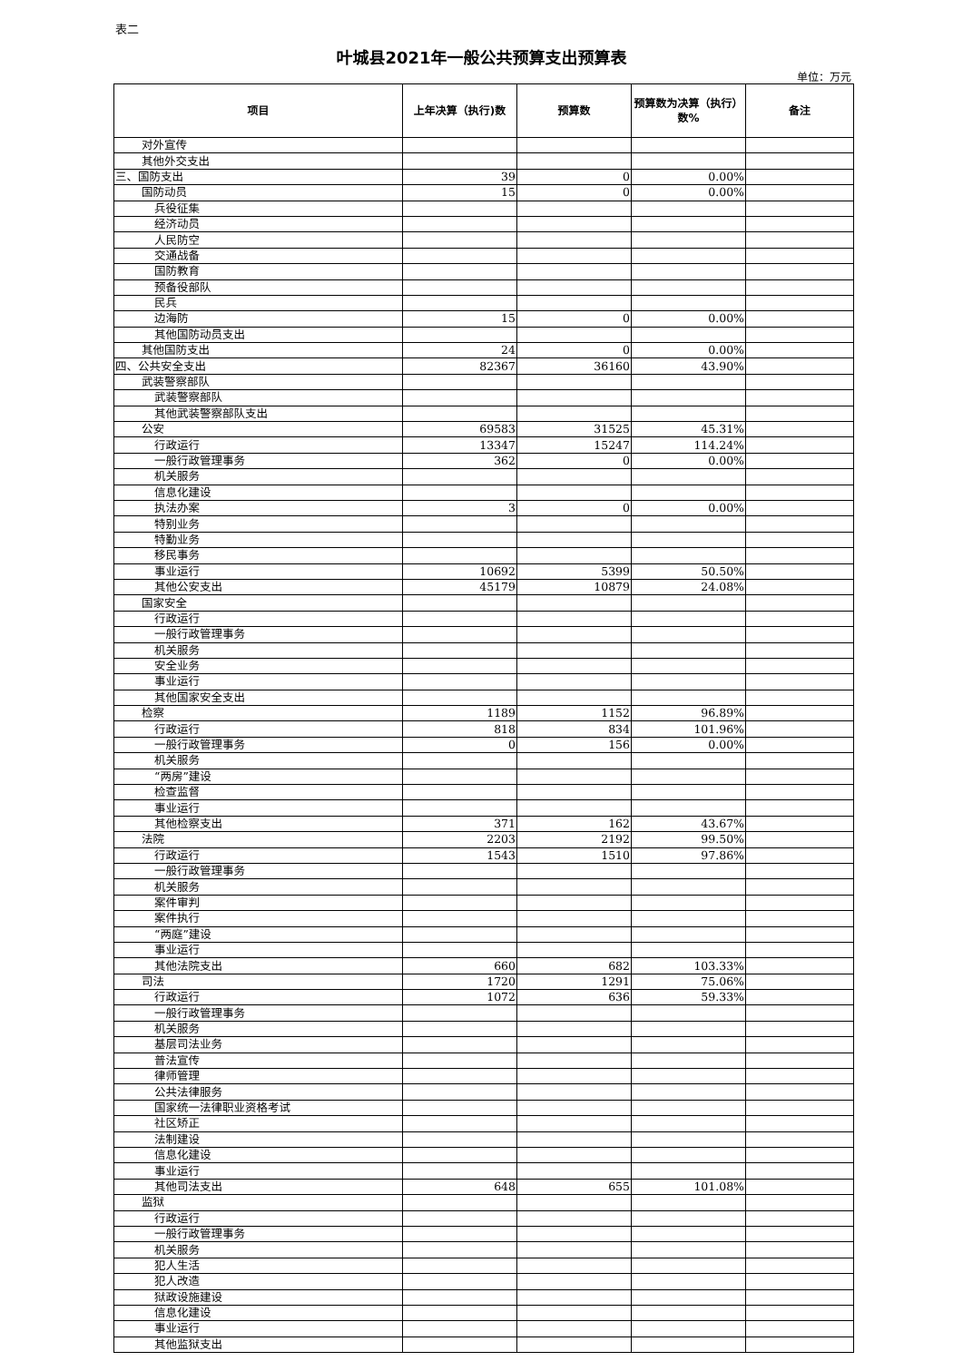表二
叶城县2021年一般公共预算支出预算表
单位：万元
| 项目 | 上年决算（执行)数 | 预算数 | 预算数为决算（执行）数% | 备注 |
| --- | --- | --- | --- | --- |
| 对外宣传 | | | | |
| 其他外交支出 | | | | |
| 三、国防支出 | 39 | 0 | 0.00% | |
| 国防动员 | 15 | 0 | 0.00% | |
| 兵役征集 | | | | |
| 经济动员 | | | | |
| 人民防空 | | | | |
| 交通战备 | | | | |
| 国防教育 | | | | |
| 预备役部队 | | | | |
| 民兵 | | | | |
| 边海防 | 15 | 0 | 0.00% | |
| 其他国防动员支出 | | | | |
| 其他国防支出 | 24 | 0 | 0.00% | |
| 四、公共安全支出 | 82367 | 36160 | 43.90% | |
| 武装警察部队 | | | | |
| 武装警察部队 | | | | |
| 其他武装警察部队支出 | | | | |
| 公安 | 69583 | 31525 | 45.31% | |
| 行政运行 | 13347 | 15247 | 114.24% | |
| 一般行政管理事务 | 362 | 0 | 0.00% | |
| 机关服务 | | | | |
| 信息化建设 | | | | |
| 执法办案 | 3 | 0 | 0.00% | |
| 特别业务 | | | | |
| 特勤业务 | | | | |
| 移民事务 | | | | |
| 事业运行 | 10692 | 5399 | 50.50% | |
| 其他公安支出 | 45179 | 10879 | 24.08% | |
| 国家安全 | | | | |
| 行政运行 | | | | |
| 一般行政管理事务 | | | | |
| 机关服务 | | | | |
| 安全业务 | | | | |
| 事业运行 | | | | |
| 其他国家安全支出 | | | | |
| 检察 | 1189 | 1152 | 96.89% | |
| 行政运行 | 818 | 834 | 101.96% | |
| 一般行政管理事务 | 0 | 156 | 0.00% | |
| 机关服务 | | | | |
| “两房”建设 | | | | |
| 检查监督 | | | | |
| 事业运行 | | | | |
| 其他检察支出 | 371 | 162 | 43.67% | |
| 法院 | 2203 | 2192 | 99.50% | |
| 行政运行 | 1543 | 1510 | 97.86% | |
| 一般行政管理事务 | | | | |
| 机关服务 | | | | |
| 案件审判 | | | | |
| 案件执行 | | | | |
| “两庭”建设 | | | | |
| 事业运行 | | | | |
| 其他法院支出 | 660 | 682 | 103.33% | |
| 司法 | 1720 | 1291 | 75.06% | |
| 行政运行 | 1072 | 636 | 59.33% | |
| 一般行政管理事务 | | | | |
| 机关服务 | | | | |
| 基层司法业务 | | | | |
| 普法宣传 | | | | |
| 律师管理 | | | | |
| 公共法律服务 | | | | |
| 国家统一法律职业资格考试 | | | | |
| 社区矫正 | | | | |
| 法制建设 | | | | |
| 信息化建设 | | | | |
| 事业运行 | | | | |
| 其他司法支出 | 648 | 655 | 101.08% | |
| 监狱 | | | | |
| 行政运行 | | | | |
| 一般行政管理事务 | | | | |
| 机关服务 | | | | |
| 犯人生活 | | | | |
| 犯人改造 | | | | |
| 狱政设施建设 | | | | |
| 信息化建设 | | | | |
| 事业运行 | | | | |
| 其他监狱支出 | | | | |